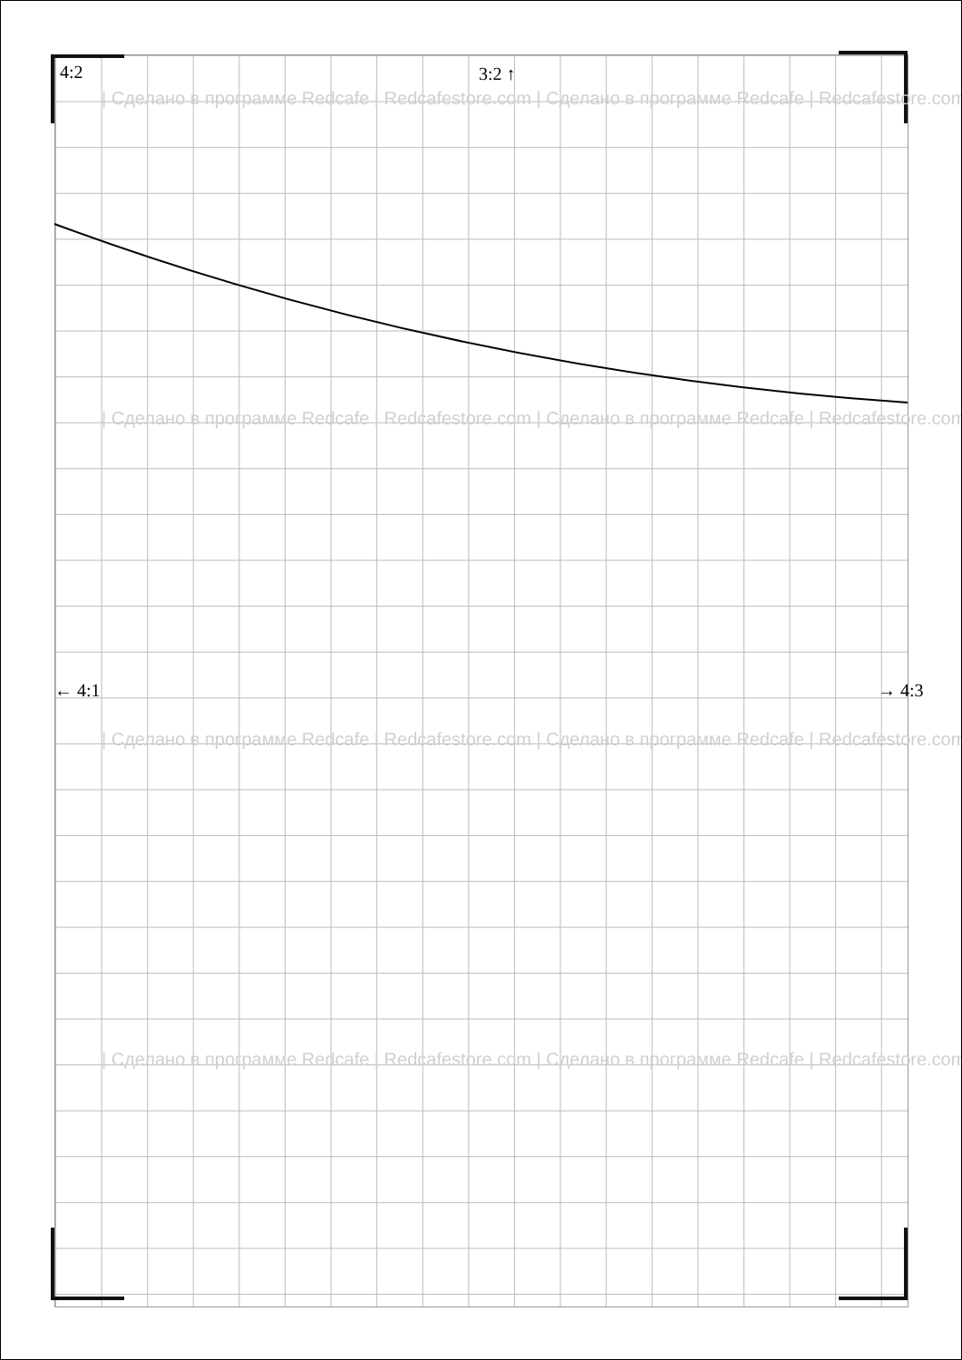4:2 3:2 ↑
← 4:1 → 4:3
| Сделано в программе Redcafe | Redcafestore.com | Сделано в программе Redcafe | Redcafestore.com
| Сделано в программе Redcafe | Redcafestore.com | Сделано в программе Redcafe | Redcafestore.com
| Сделано в программе Redcafe | Redcafestore.com | Сделано в программе Redcafe | Redcafestore.com
| Сделано в программе Redcafe | Redcafestore.com | Сделано в программе Redcafe | Redcafestore.com